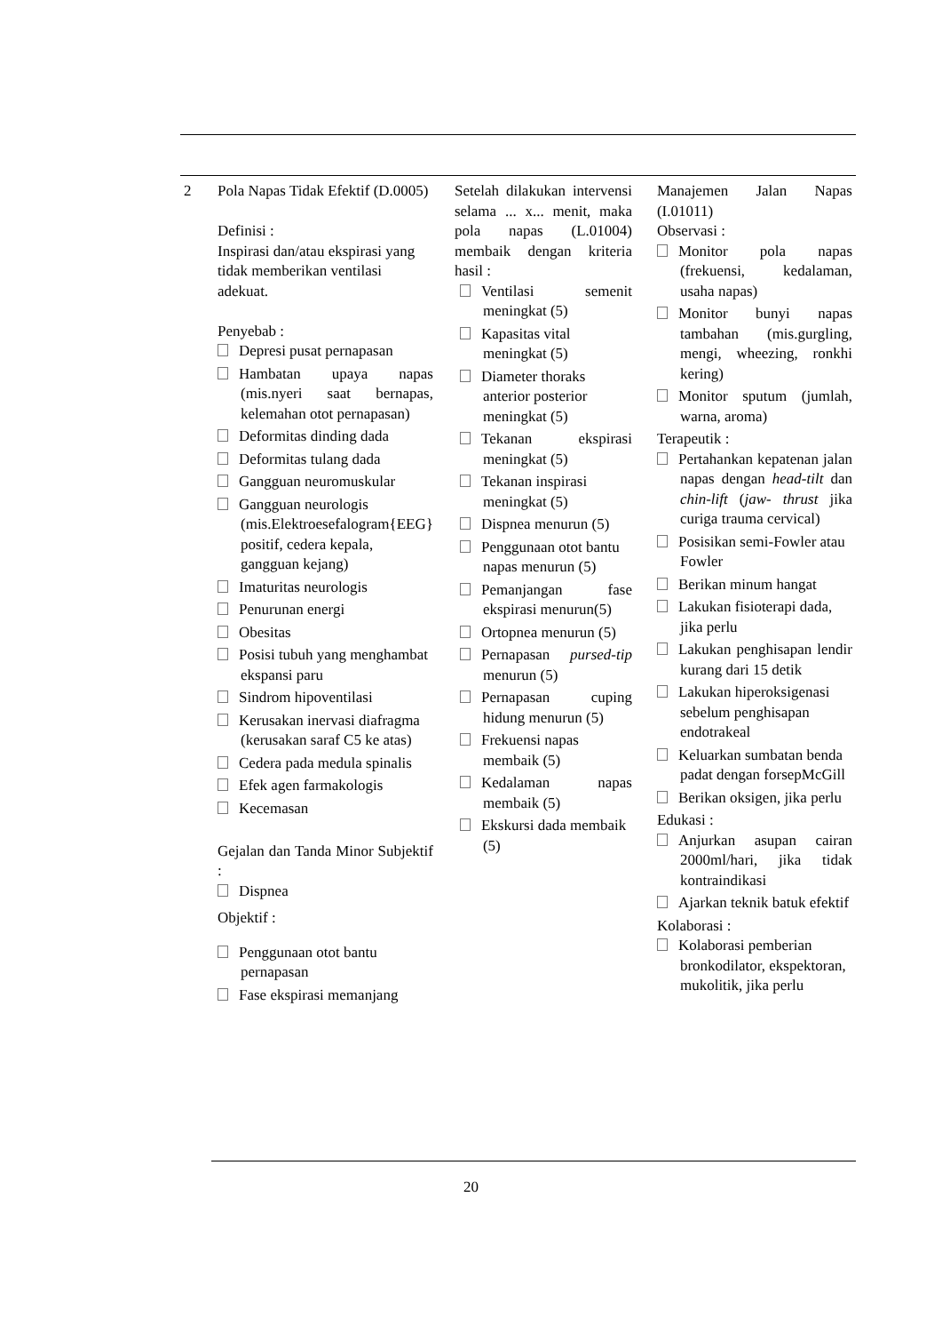| 2 | Pola Napas Tidak Efektif (D.0005) Definisi : Inspirasi dan/atau ekspirasi yang tidak memberikan ventilasi adekuat. Penyebab : Depresi pusat pernapasan Hambatan upaya napas (mis.nyeri saat bernapas, kelemahan otot pernapasan) Deformitas dinding dada Deformitas tulang dada Gangguan neuromuskular Gangguan neurologis (mis.Elektroesefalogram{EEG} positif, cedera kepala, gangguan kejang) Imaturitas neurologis Penurunan energi Obesitas Posisi tubuh yang menghambat ekspansi paru Sindrom hipoventilasi Kerusakan inervasi diafragma (kerusakan saraf C5 ke atas) Cedera pada medula spinalis Efek agen farmakologis Kecemasan Gejalan dan Tanda Minor Subjektif : Dispnea Objektif : Penggunaan otot bantu pernapasan Fase ekspirasi memanjang | Setelah dilakukan intervensi selama ... x... menit, maka pola napas (L.01004) membaik dengan kriteria hasil : Ventilasi semenit meningkat (5) Kapasitas vital meningkat (5) Diameter thoraks anterior posterior meningkat (5) Tekanan ekspirasi meningkat (5) Tekanan inspirasi meningkat (5) Dispnea menurun (5) Penggunaan otot bantu napas menurun (5) Pemanjangan fase ekspirasi menurun(5) Ortopnea menurun (5) Pernapasan pursed-tip menurun (5) Pernapasan cuping hidung menurun (5) Frekuensi napas membaik (5) Kedalaman napas membaik (5) Ekskursi dada membaik (5) | Manajemen Jalan Napas (I.01011) Observasi : Monitor pola napas (frekuensi, kedalaman, usaha napas) Monitor bunyi napas tambahan (mis.gurgling, mengi, wheezing, ronkhi kering) Monitor sputum (jumlah, warna, aroma) Terapeutik : Pertahankan kepatenan jalan napas dengan head-tilt dan chin-lift ( jaw- thrust jika curiga trauma cervical) Posisikan semi-Fowler atau Fowler Berikan minum hangat Lakukan fisioterapi dada, jika perlu Lakukan penghisapan lendir kurang dari 15 detik Lakukan hiperoksigenasi sebelum penghisapan endotrakeal Keluarkan sumbatan benda padat dengan forsepMcGill Berikan oksigen, jika perlu Edukasi : Anjurkan asupan cairan 2000ml/hari, jika tidak kontraindikasi Ajarkan teknik batuk efektif Kolaborasi : Kolaborasi pemberian bronkodilator, ekspektoran, mukolitik, jika perlu |
20